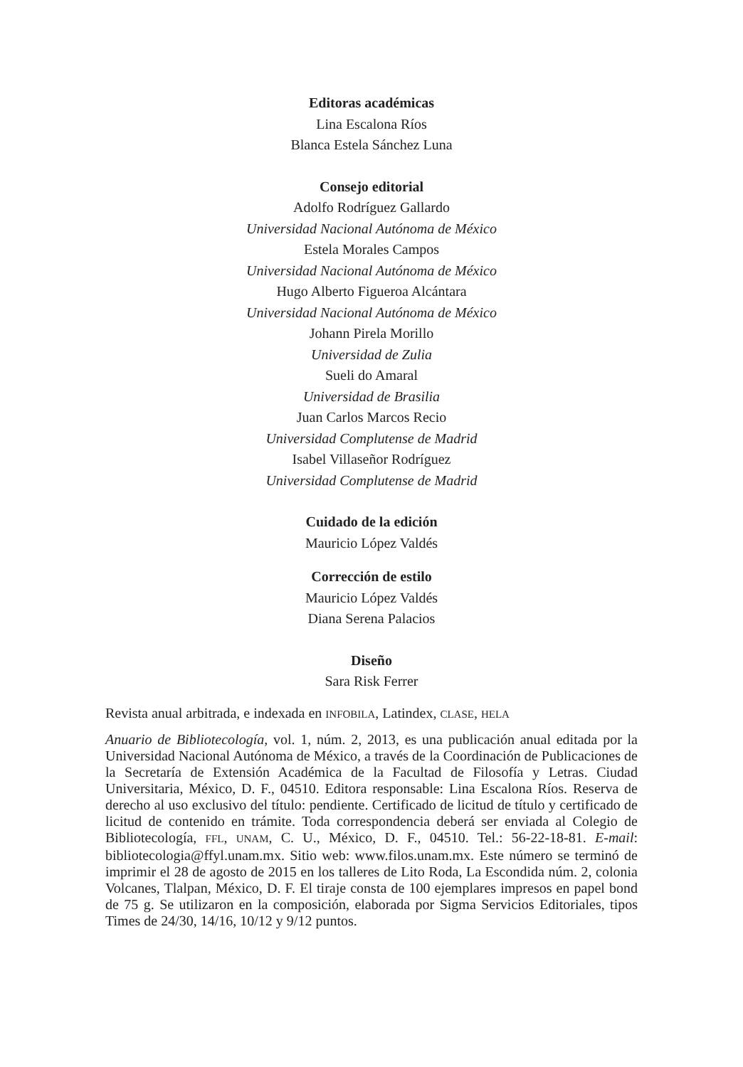Editoras académicas
Lina Escalona Ríos
Blanca Estela Sánchez Luna
Consejo editorial
Adolfo Rodríguez Gallardo
Universidad Nacional Autónoma de México
Estela Morales Campos
Universidad Nacional Autónoma de México
Hugo Alberto Figueroa Alcántara
Universidad Nacional Autónoma de México
Johann Pirela Morillo
Universidad de Zulia
Sueli do Amaral
Universidad de Brasilia
Juan Carlos Marcos Recio
Universidad Complutense de Madrid
Isabel Villaseñor Rodríguez
Universidad Complutense de Madrid
Cuidado de la edición
Mauricio López Valdés
Corrección de estilo
Mauricio López Valdés
Diana Serena Palacios
Diseño
Sara Risk Ferrer
Revista anual arbitrada, e indexada en INFOBILA, Latindex, CLASE, HELA
Anuario de Bibliotecología, vol. 1, núm. 2, 2013, es una publicación anual editada por la Universidad Nacional Autónoma de México, a través de la Coordinación de Publicaciones de la Secretaría de Extensión Académica de la Facultad de Filosofía y Letras. Ciudad Universitaria, México, D. F., 04510. Editora responsable: Lina Escalona Ríos. Reserva de derecho al uso exclusivo del título: pendiente. Certificado de licitud de título y certificado de licitud de contenido en trámite. Toda correspondencia deberá ser enviada al Colegio de Bibliotecología, FFL, UNAM, C. U., México, D. F., 04510. Tel.: 56-22-18-81. E-mail: bibliotecologia@ffyl.unam.mx. Sitio web: www.filos.unam.mx. Este número se terminó de imprimir el 28 de agosto de 2015 en los talleres de Lito Roda, La Escondida núm. 2, colonia Volcanes, Tlalpan, México, D. F. El tiraje consta de 100 ejemplares impresos en papel bond de 75 g. Se utilizaron en la composición, elaborada por Sigma Servicios Editoriales, tipos Times de 24/30, 14/16, 10/12 y 9/12 puntos.